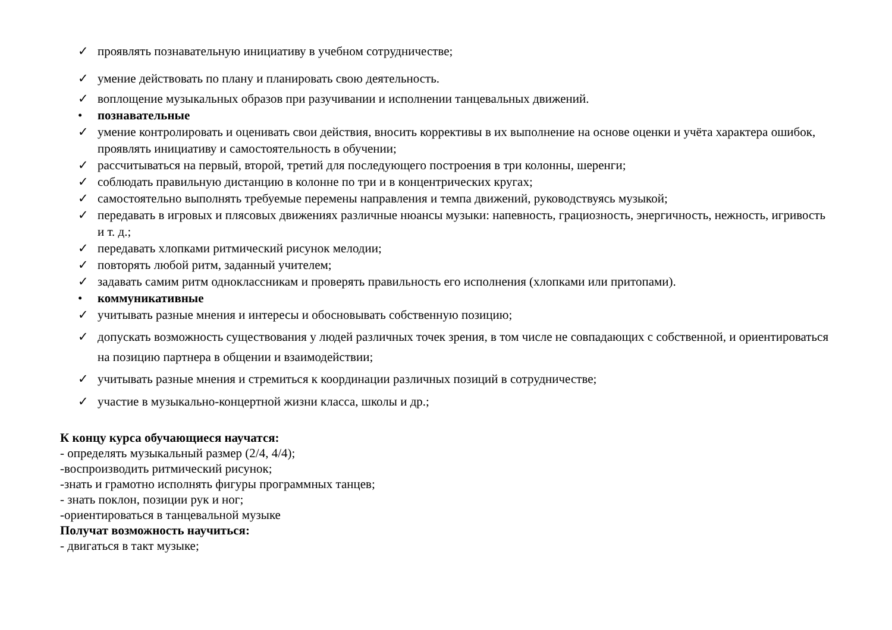✓ проявлять познавательную инициативу в учебном сотрудничестве;
✓ умение действовать по плану и планировать свою деятельность.
✓ воплощение музыкальных образов при разучивании и исполнении танцевальных движений.
• познавательные
✓ умение контролировать и оценивать свои действия, вносить коррективы в их выполнение на основе оценки и учёта характера ошибок, проявлять инициативу и самостоятельность в обучении;
✓ рассчитываться на первый, второй, третий для последующего построения в три колонны, шеренги;
✓ соблюдать правильную дистанцию в колонне по три и в концентрических кругах;
✓ самостоятельно выполнять требуемые перемены направления и темпа движений, руководствуясь музыкой;
✓ передавать в игровых и плясовых движениях различные нюансы музыки: напевность, грациозность, энергичность, нежность, игривость и т. д.;
✓ передавать хлопками ритмический рисунок мелодии;
✓ повторять любой ритм, заданный учителем;
✓ задавать самим ритм одноклассникам и проверять правильность его исполнения (хлопками или притопами).
• коммуникативные
✓ учитывать разные мнения и интересы и обосновывать собственную позицию;
✓ допускать возможность существования у людей различных точек зрения, в том числе не совпадающих с собственной, и ориентироваться на позицию партнера в общении и взаимодействии;
✓ учитывать разные мнения и стремиться к координации различных позиций в сотрудничестве;
✓ участие в музыкально-концертной жизни класса, школы и др.;
К концу курса обучающиеся научатся:
- определять музыкальный размер (2/4, 4/4);
-воспроизводить ритмический рисунок;
-знать и грамотно исполнять фигуры программных танцев;
- знать поклон, позиции рук и ног;
-ориентироваться в танцевальной музыке
Получат возможность научиться:
- двигаться в такт музыке;